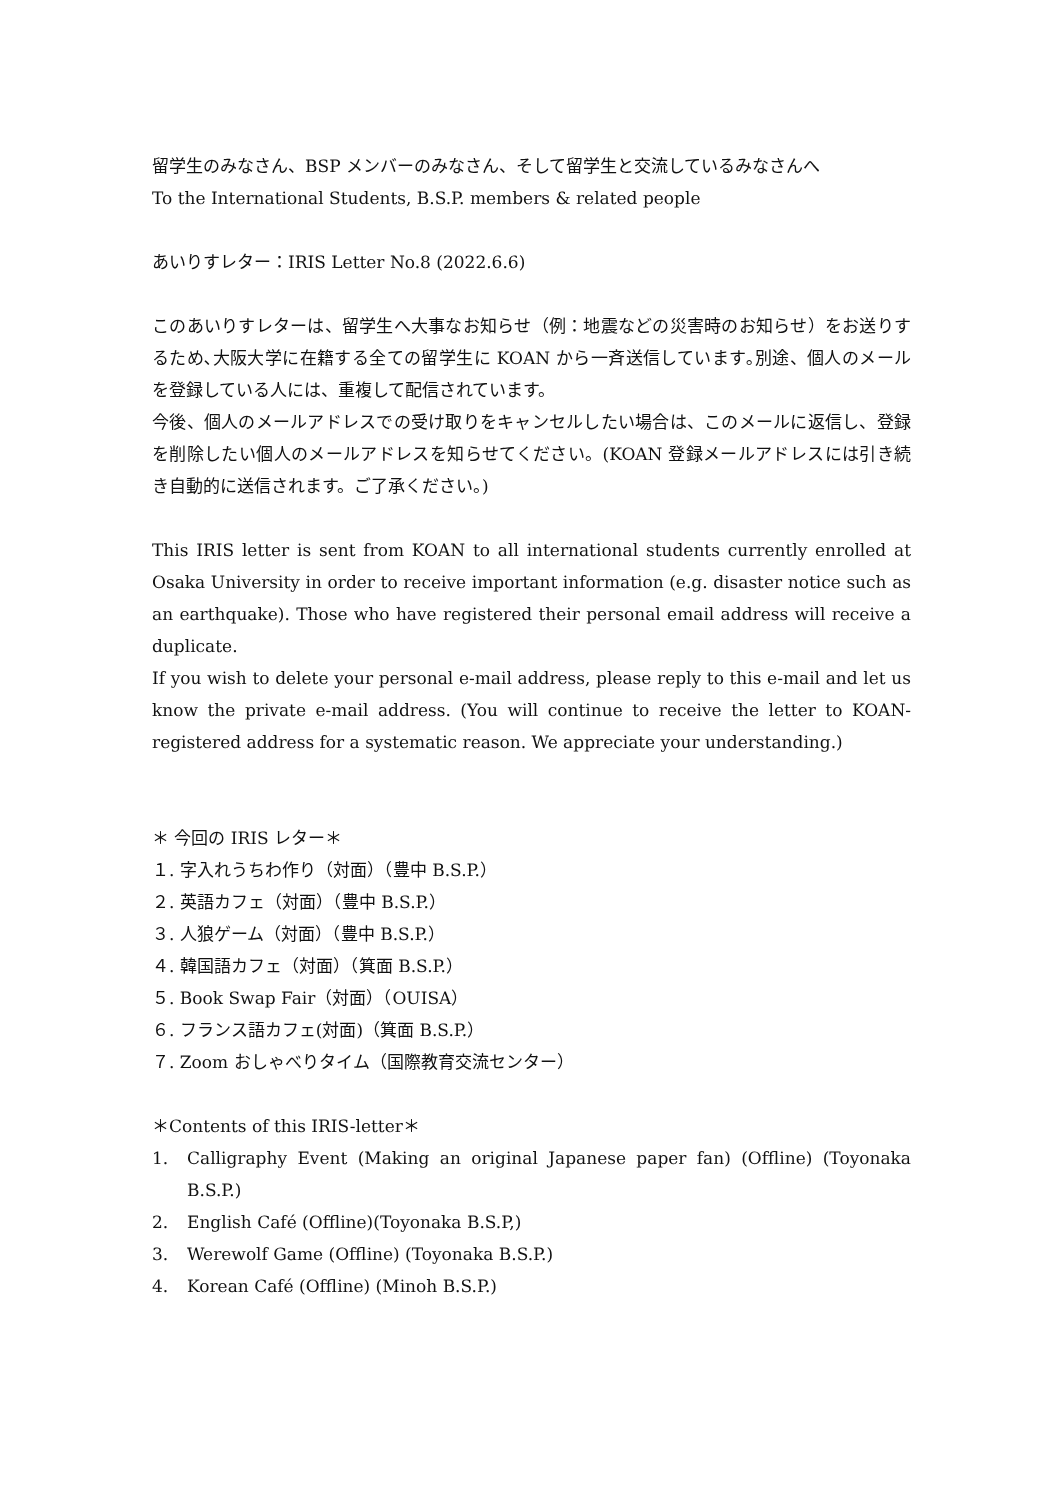留学生のみなさん、BSP メンバーのみなさん、そして留学生と交流しているみなさんへ
To the International Students, B.S.P. members & related people
あいりすレター：IRIS Letter No.8 (2022.6.6)
このあいりすレターは、留学生へ大事なお知らせ（例：地震などの災害時のお知らせ）をお送りするため､大阪大学に在籍する全ての留学生に KOAN から一斉送信しています｡別途、個人のメールを登録している人には、重複して配信されています。
今後、個人のメールアドレスでの受け取りをキャンセルしたい場合は、このメールに返信し、登録を削除したい個人のメールアドレスを知らせてください。(KOAN 登録メールアドレスには引き続き自動的に送信されます。ご了承ください。)
This IRIS letter is sent from KOAN to all international students currently enrolled at Osaka University in order to receive important information (e.g. disaster notice such as an earthquake). Those who have registered their personal email address will receive a duplicate.
If you wish to delete your personal e-mail address, please reply to this e-mail and let us know the private e-mail address. (You will continue to receive the letter to KOAN-registered address for a systematic reason. We appreciate your understanding.)
＊ 今回の IRIS レター＊
１. 字入れうちわ作り（対面）（豊中 B.S.P.）
２. 英語カフェ（対面）（豊中 B.S.P.）
３. 人狼ゲーム（対面）（豊中 B.S.P.）
４. 韓国語カフェ（対面）（箕面 B.S.P.）
５. Book Swap Fair（対面）（OUISA）
６. フランス語カフェ(対面)（箕面 B.S.P.）
７. Zoom おしゃべりタイム（国際教育交流センター）
＊Contents of this IRIS-letter＊
1. Calligraphy Event (Making an original Japanese paper fan) (Offline) (Toyonaka B.S.P.)
2. English Café (Offline)(Toyonaka B.S.P,)
3. Werewolf Game (Offline) (Toyonaka B.S.P.)
4. Korean Café (Offline) (Minoh B.S.P.)